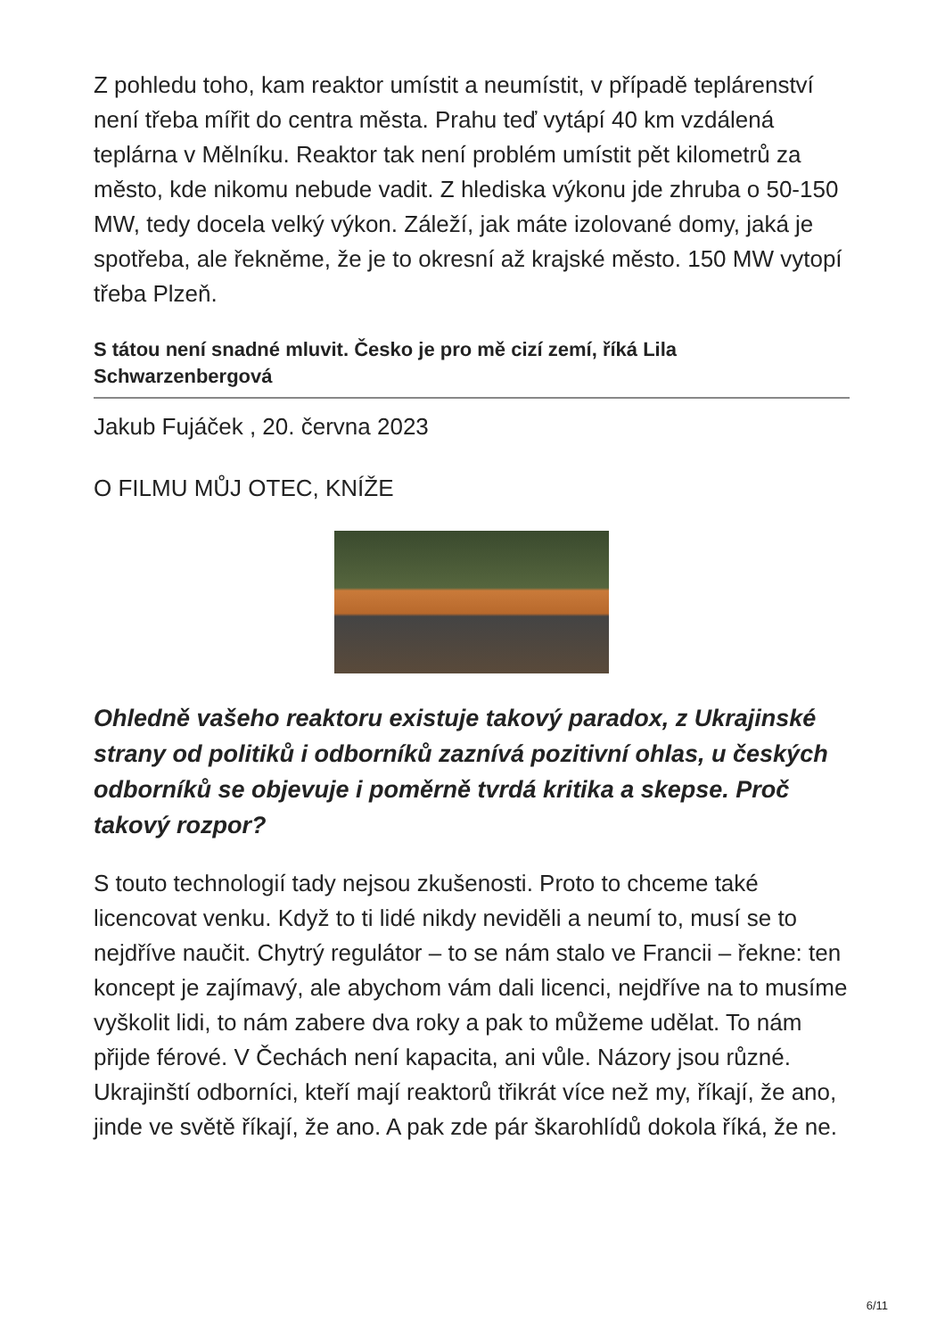Z pohledu toho, kam reaktor umístit a neumístit, v případě teplárenství není třeba mířit do centra města. Prahu teď vytápí 40 km vzdálená teplárna v Mělníku. Reaktor tak není problém umístit pět kilometrů za město, kde nikomu nebude vadit. Z hlediska výkonu jde zhruba o 50-150 MW, tedy docela velký výkon. Záleží, jak máte izolované domy, jaká je spotřeba, ale řekněme, že je to okresní až krajské město. 150 MW vytopí třeba Plzeň.
S tátou není snadné mluvit. Česko je pro mě cizí zemí, říká Lila Schwarzenbergová
Jakub Fujáček , 20. června 2023
O FILMU MŮJ OTEC, KNÍŽE
Ohledně vašeho reaktoru existuje takový paradox, z Ukrajinské strany od politiků i odborníků zaznívá pozitivní ohlas, u českých odborníků se objevuje i poměrně tvrdá kritika a skepse. Proč takový rozpor?
S touto technologií tady nejsou zkušenosti. Proto to chceme také licencovat venku. Když to ti lidé nikdy neviděli a neumí to, musí se to nejdříve naučit. Chytrý regulátor – to se nám stalo ve Francii – řekne: ten koncept je zajímavý, ale abychom vám dali licenci, nejdříve na to musíme vyškolit lidi, to nám zabere dva roky a pak to můžeme udělat. To nám přijde férové. V Čechách není kapacita, ani vůle. Názory jsou různé. Ukrajinští odborníci, kteří mají reaktorů třikrát více než my, říkají, že ano, jinde ve světě říkají, že ano. A pak zde pár škarohlídů dokola říká, že ne.
6/11